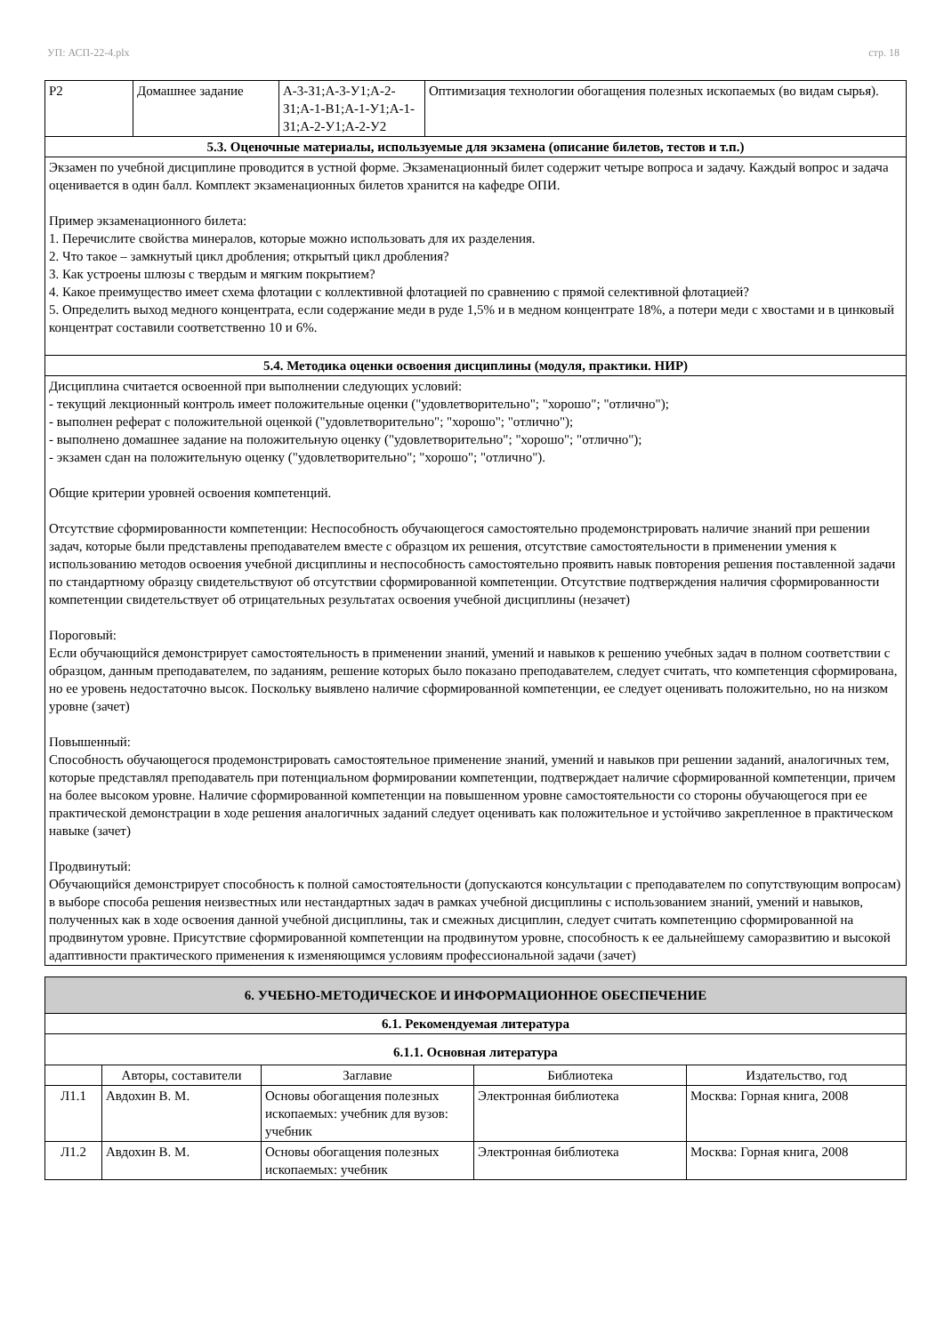УП: АСП-22-4.plx стр. 18
| Р2 | Домашнее задание | А-3-З1;А-3-У1;А-2-З1;А-1-В1;А-1-У1;А-1-З1;А-2-У1;А-2-У2 | Оптимизация технологии обогащения полезных ископаемых (во видам сырья). |
| 5.3. Оценочные материалы, используемые для экзамена (описание билетов, тестов и т.п.) | | | |
| Экзамен по учебной дисциплине проводится в устной форме. Экзаменационный билет содержит четыре вопроса и задачу. Каждый вопрос и задача оценивается в один балл. Комплект экзаменационных билетов хранится на кафедре ОПИ. Пример экзаменационного билета: 1. Перечислите свойства минералов, которые можно использовать для их разделения. 2. Что такое – замкнутый цикл дробления; открытый цикл дробления? 3. Как устроены шлюзы с твердым и мягким покрытием? 4. Какое преимущество имеет схема флотации с коллективной флотацией по сравнению с прямой селективной флотацией? 5. Определить выход медного концентрата, если содержание меди в руде 1,5% и в медном концентрате 18%, а потери меди с хвостами и в цинковый концентрат составили соответственно 10 и 6%. | | | |
| 5.4. Методика оценки освоения дисциплины (модуля, практики. НИР) | | | |
| Дисциплина считается освоенной при выполнении следующих условий: - текущий лекционный контроль имеет положительные оценки ("удовлетворительно"; "хорошо"; "отлично"); - выполнен реферат с положительной оценкой ("удовлетворительно"; "хорошо"; "отлично"); - выполнено домашнее задание на положительную оценку ("удовлетворительно"; "хорошо"; "отлично"); - экзамен сдан на положительную оценку ("удовлетворительно"; "хорошо"; "отлично"). Общие критерии уровней освоения компетенций. Отсутствие сформированности компетенции: Неспособность обучающегося самостоятельно продемонстрировать наличие знаний при решении задач, которые были представлены преподавателем вместе с образцом их решения, отсутствие самостоятельности в применении умения к использованию методов освоения учебной дисциплины и неспособность самостоятельно проявить навык повторения решения поставленной задачи по стандартному образцу свидетельствуют об отсутствии сформированной компетенции. Отсутствие подтверждения наличия сформированности компетенции свидетельствует об отрицательных результатах освоения учебной дисциплины (незачет) Пороговый: Если обучающийся демонстрирует самостоятельность в применении знаний, умений и навыков к решению учебных задач в полном соответствии с образцом, данным преподавателем, по заданиям, решение которых было показано преподавателем, следует считать, что компетенция сформирована, но ее уровень недостаточно высок. Поскольку выявлено наличие сформированной компетенции, ее следует оценивать положительно, но на низком уровне (зачет) Повышенный: Способность обучающегося продемонстрировать самостоятельное применение знаний, умений и навыков при решении заданий, аналогичных тем, которые представлял преподаватель при потенциальном формировании компетенции, подтверждает наличие сформированной компетенции, причем на более высоком уровне. Наличие сформированной компетенции на повышенном уровне самостоятельности со стороны обучающегося при ее практической демонстрации в ходе решения аналогичных заданий следует оценивать как положительное и устойчиво закрепленное в практическом навыке (зачет) Продвинутый: Обучающийся демонстрирует способность к полной самостоятельности (допускаются консультации с преподавателем по сопутствующим вопросам) в выборе способа решения неизвестных или нестандартных задач в рамках учебной дисциплины с использованием знаний, умений и навыков, полученных как в ходе освоения данной учебной дисциплины, так и смежных дисциплин, следует считать компетенцию сформированной на продвинутом уровне. Присутствие сформированной компетенции на продвинутом уровне, способность к ее дальнейшему саморазвитию и высокой адаптивности практического применения к изменяющимся условиям профессиональной задачи (зачет) | | | |
| 6. УЧЕБНО-МЕТОДИЧЕСКОЕ И ИНФОРМАЦИОННОЕ ОБЕСПЕЧЕНИЕ | | | | |
| 6.1. Рекомендуемая литература | | | | |
| 6.1.1. Основная литература | | | | |
| | Авторы, составители | Заглавие | Библиотека | Издательство, год |
| Л1.1 | Авдохин В. М. | Основы обогащения полезных ископаемых: учебник для вузов: учебник | Электронная библиотека | Москва: Горная книга, 2008 |
| Л1.2 | Авдохин В. М. | Основы обогащения полезных ископаемых: учебник | Электронная библиотека | Москва: Горная книга, 2008 |